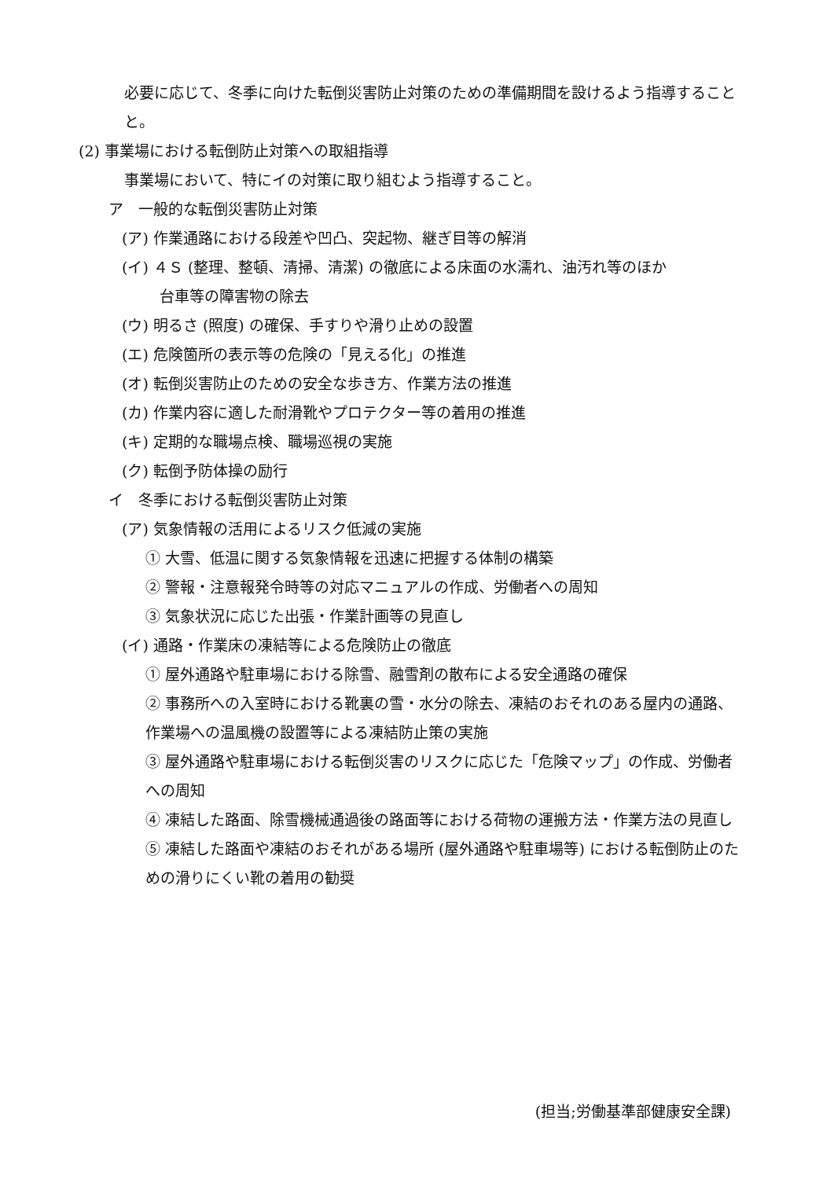必要に応じて、冬季に向けた転倒災害防止対策のための準備期間を設けるよう指導することと。
(2) 事業場における転倒防止対策への取組指導
事業場において、特にイの対策に取り組むよう指導すること。
ア　一般的な転倒災害防止対策
(ア) 作業通路における段差や凹凸、突起物、継ぎ目等の解消
(イ) ４Ｓ (整理、整頓、清掃、清潔) の徹底による床面の水濡れ、油汚れ等のほか
   台車等の障害物の除去
(ウ) 明るさ (照度) の確保、手すりや滑り止めの設置
(エ) 危険箇所の表示等の危険の「見える化」の推進
(オ) 転倒災害防止のための安全な歩き方、作業方法の推進
(カ) 作業内容に適した耐滑靴やプロテクター等の着用の推進
(キ) 定期的な職場点検、職場巡視の実施
(ク) 転倒予防体操の励行
イ　冬季における転倒災害防止対策
(ア) 気象情報の活用によるリスク低減の実施
① 大雪、低温に関する気象情報を迅速に把握する体制の構築
② 警報・注意報発令時等の対応マニュアルの作成、労働者への周知
③ 気象状況に応じた出張・作業計画等の見直し
(イ) 通路・作業床の凍結等による危険防止の徹底
① 屋外通路や駐車場における除雪、融雪剤の散布による安全通路の確保
② 事務所への入室時における靴裏の雪・水分の除去、凍結のおそれのある屋内の通路、作業場への温風機の設置等による凍結防止策の実施
③ 屋外通路や駐車場における転倒災害のリスクに応じた「危険マップ」の作成、労働者への周知
④ 凍結した路面、除雪機械通過後の路面等における荷物の運搬方法・作業方法の見直し
⑤ 凍結した路面や凍結のおそれがある場所 (屋外通路や駐車場等) における転倒防止のための滑りにくい靴の着用の勧奨
(担当;労働基準部健康安全課)